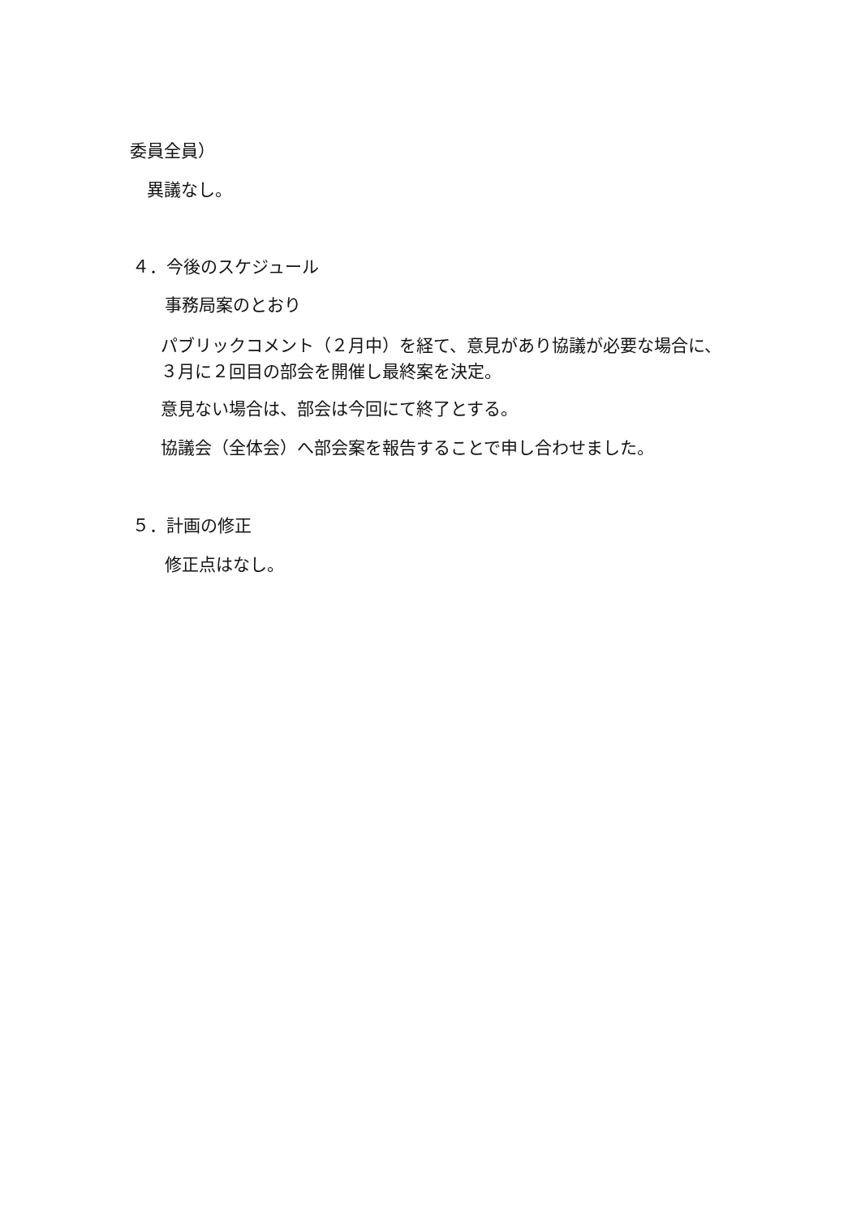委員全員）
異議なし。
４．今後のスケジュール
事務局案のとおり
パブリックコメント（２月中）を経て、意見があり協議が必要な場合に、
３月に２回目の部会を開催し最終案を決定。
意見ない場合は、部会は今回にて終了とする。
協議会（全体会）へ部会案を報告することで申し合わせました。
５．計画の修正
修正点はなし。